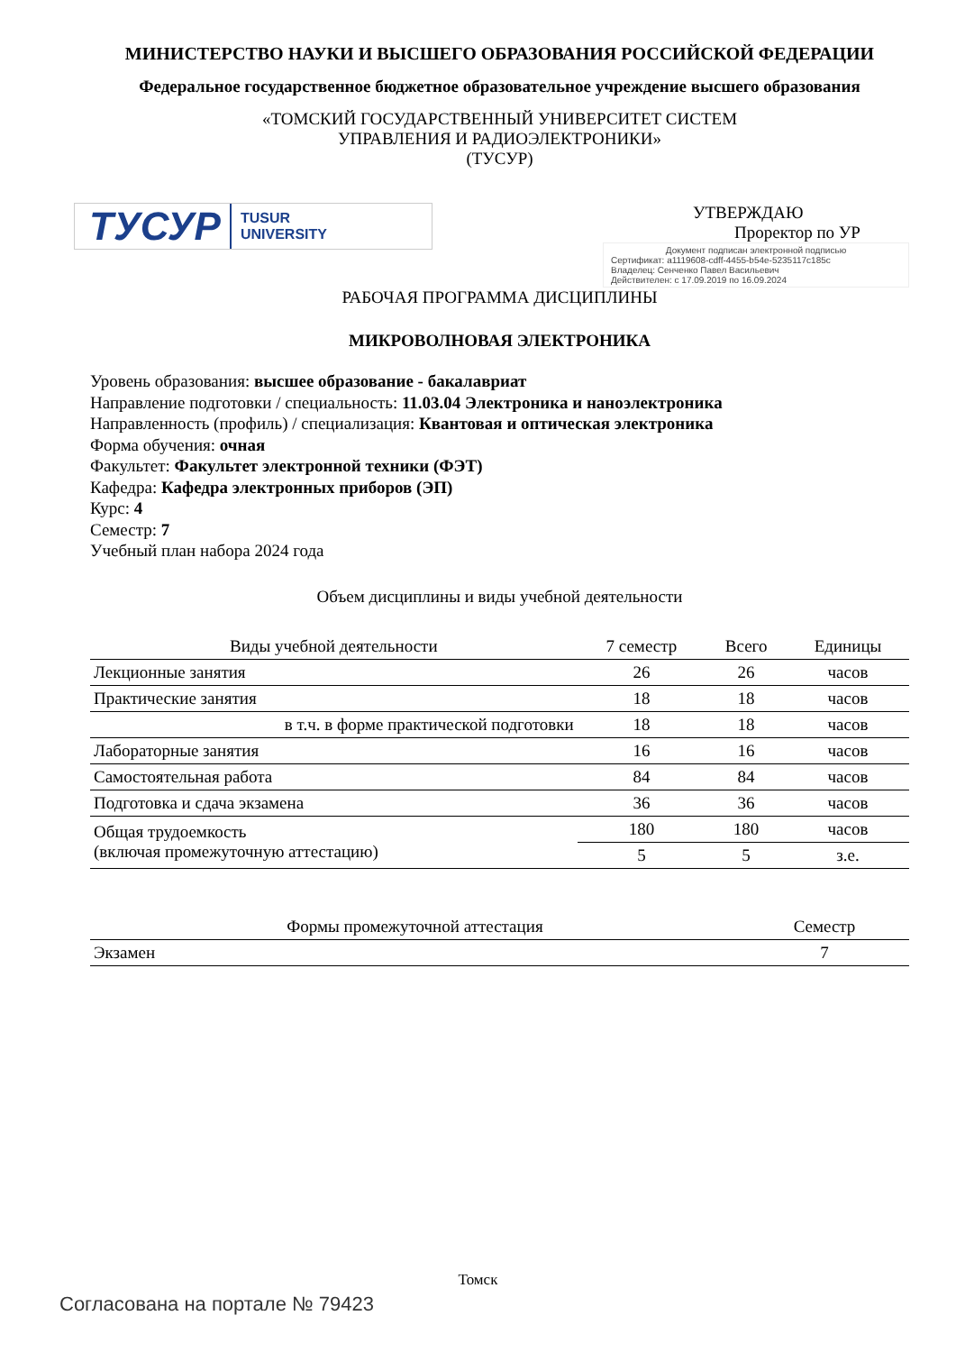МИНИСТЕРСТВО НАУКИ И ВЫСШЕГО ОБРАЗОВАНИЯ РОССИЙСКОЙ ФЕДЕРАЦИИ
Федеральное государственное бюджетное образовательное учреждение высшего образования
«ТОМСКИЙ ГОСУДАРСТВЕННЫЙ УНИВЕРСИТЕТ СИСТЕМ
УПРАВЛЕНИЯ И РАДИОЭЛЕКТРОНИКИ»
(ТУСУР)
ТУСУР TUSUR
UNIVERSITY
УТВЕРЖДАЮ
Проректор по УР
Документ подписан электронной подписью
Сертификат: a1119608-cdff-4455-b54e-5235117c185c
Владелец: Сенченко Павел Васильевич
Действителен: с 17.09.2019 по 16.09.2024
РАБОЧАЯ ПРОГРАММА ДИСЦИПЛИНЫ
МИКРОВОЛНОВАЯ ЭЛЕКТРОНИКА
Уровень образования: высшее образование - бакалавриат
Направление подготовки / специальность: 11.03.04 Электроника и наноэлектроника
Направленность (профиль) / специализация: Квантовая и оптическая электроника
Форма обучения: очная
Факультет: Факультет электронной техники (ФЭТ)
Кафедра: Кафедра электронных приборов (ЭП)
Курс: 4
Семестр: 7
Учебный план набора 2024 года
Объем дисциплины и виды учебной деятельности
| Виды учебной деятельности | 7 семестр | Всего | Единицы |
| --- | --- | --- | --- |
| Лекционные занятия | 26 | 26 | часов |
| Практические занятия | 18 | 18 | часов |
| в т.ч. в форме практической подготовки | 18 | 18 | часов |
| Лабораторные занятия | 16 | 16 | часов |
| Самостоятельная работа | 84 | 84 | часов |
| Подготовка и сдача экзамена | 36 | 36 | часов |
| Общая трудоемкость (включая промежуточную аттестацию) | 180 | 180 | часов |
| | 5 | 5 | з.е. |
| Формы промежуточной аттестация | Семестр |
| --- | --- |
| Экзамен | 7 |
Томск
Согласована на портале № 79423